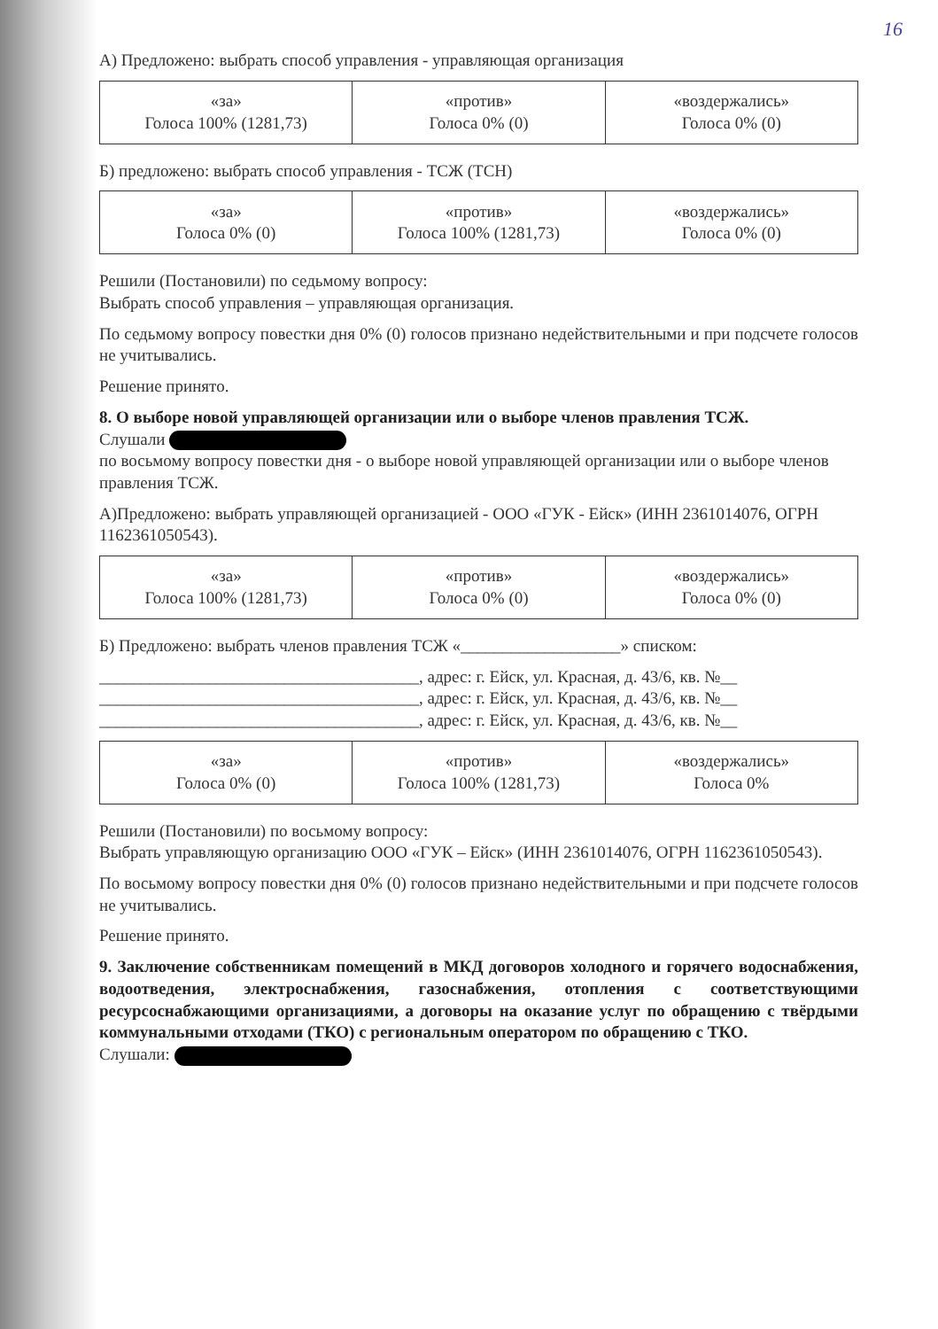16
А) Предложено: выбрать способ управления - управляющая организация
| «за» Голоса 100% (1281,73) | «против» Голоса 0% (0) | «воздержались» Голоса 0% (0) |
Б) предложено: выбрать способ управления - ТСЖ (ТСН)
| «за» Голоса 0% (0) | «против» Голоса 100% (1281,73) | «воздержались» Голоса 0% (0) |
Решили (Постановили) по седьмому вопросу:
Выбрать способ управления – управляющая организация.
По седьмому вопросу повестки дня 0% (0) голосов признано недействительными и при подсчете голосов не учитывались.
Решение принято.
8. О выборе новой управляющей организации или о выборе членов правления ТСЖ.
Слушали
по восьмому вопросу повестки дня - о выборе новой управляющей организации или о выборе членов правления ТСЖ.
А)Предложено: выбрать управляющей организацией - ООО «ГУК - Ейск» (ИНН 2361014076, ОГРН 1162361050543).
| «за» Голоса 100% (1281,73) | «против» Голоса 0% (0) | «воздержались» Голоса 0% (0) |
Б) Предложено: выбрать членов правления ТСЖ «___________________» списком:
______________________________________, адрес: г. Ейск, ул. Красная, д. 43/6, кв. №__
______________________________________, адрес: г. Ейск, ул. Красная, д. 43/6, кв. №__
______________________________________, адрес: г. Ейск, ул. Красная, д. 43/6, кв. №__
| «за» Голоса 0% (0) | «против» Голоса 100% (1281,73) | «воздержались» Голоса 0% |
Решили (Постановили) по восьмому вопросу:
Выбрать управляющую организацию ООО «ГУК – Ейск» (ИНН 2361014076, ОГРН 1162361050543).
По восьмому вопросу повестки дня 0% (0) голосов признано недействительными и при подсчете голосов не учитывались.
Решение принято.
9. Заключение собственникам помещений в МКД договоров холодного и горячего водоснабжения, водоотведения, электроснабжения, газоснабжения, отопления с соответствующими ресурсоснабжающими организациями, а договоры на оказание услуг по обращению с твёрдыми коммунальными отходами (ТКО) с региональным оператором по обращению с ТКО.
Слушали: